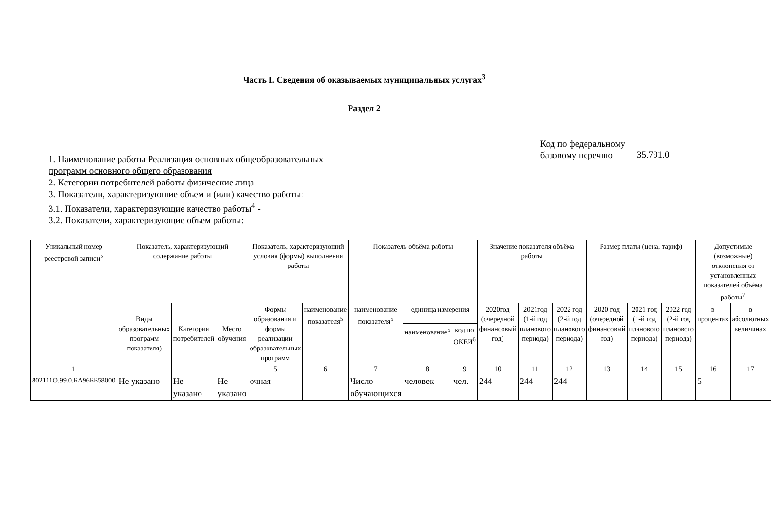Часть I. Сведения об оказываемых муниципальных услугах<sup>3</sup>
Раздел 2
1. Наименование работы Реализация основных общеобразовательных
программ основного общего образования
2. Категории потребителей работы физические лица
3. Показатели, характеризующие объем и (или) качество работы:
3.1. Показатели, характеризующие качество работы<sup>4</sup> -
3.2. Показатели, характеризующие объем работы:
Код по федеральному
базовому перечню
35.791.0
| Уникальный номер реестровой записи<sup>5</sup> | Показатель, характеризующий содержание работы | | | Показатель, характеризующий условия (формы) выполнения работы | | Показатель объёма работы | | | Значение показателя объёма работы | | | Размер платы (цена, тариф) | | | Допустимые (возможные) отклонения от установленных показателей объёма работы<sup>7</sup> | |
| --- | --- | --- | --- | --- | --- | --- | --- | --- | --- | --- | --- | --- | --- | --- | --- | --- |
| | Виды образовательных программ показателя) | Категория потребителей | Место обучения | Формы образования и формы реализации образовательных программ | наименование показателя<sup>5</sup> | наименование показателя<sup>5</sup> | единица измерения | | 2020год (очередной финансовый год) | 2021год (1-й год планового периода) | 2022 год (2-й год планового периода) | 2020 год (очередной финансовый год) | 2021 год (1-й год планового периода) | 2022 год (2-й год планового периода) | в процентах | в абсолютных величинах |
| | | | | | | | наименование<sup>5</sup> | код по ОКЕИ<sup>6</sup> | | | | | | | | |
| 1 | | | | 5 | 6 | 7 | 8 | 9 | 10 | 11 | 12 | 13 | 14 | 15 | 16 | 17 |
| 802111О.99.0.БА96ББ58000 | Не указано | Не указано | Не указано | очная | | Число обучающихся | человек | чел. | 244 | 244 | 244 | | | | 5 | |